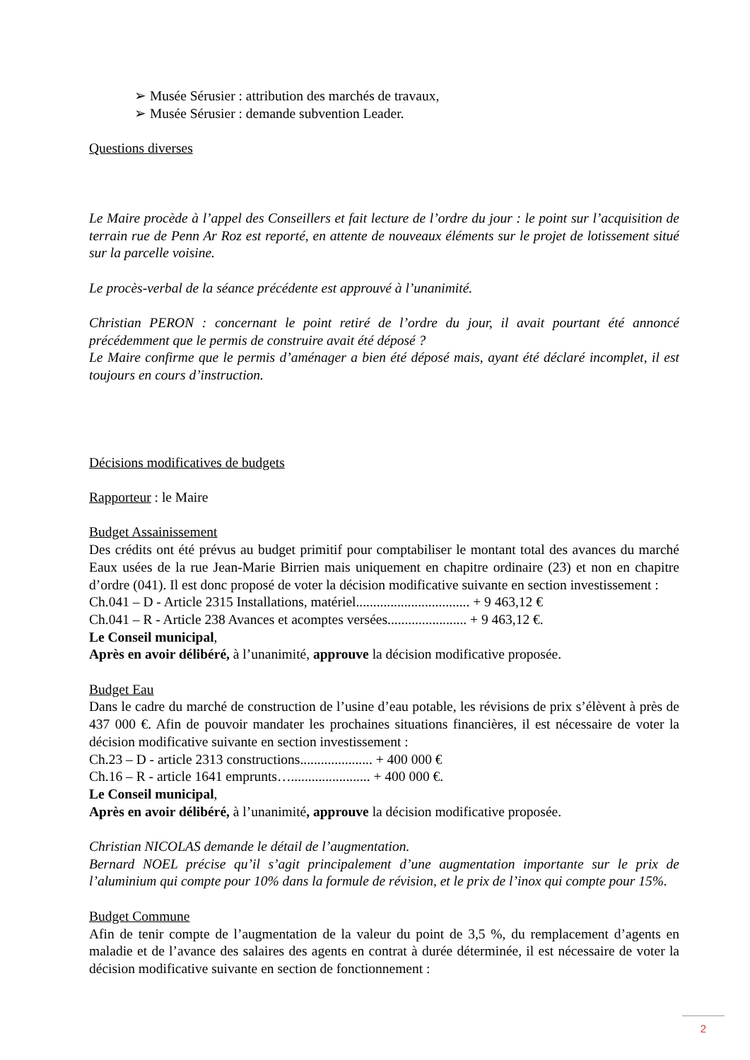➢ Musée Sérusier : attribution des marchés de travaux,
➢ Musée Sérusier : demande subvention Leader.
Questions diverses
Le Maire procède à l’appel des Conseillers et fait lecture de l’ordre du jour : le point sur l’acquisition de terrain rue de Penn Ar Roz est reporté, en attente de nouveaux éléments sur le projet de lotissement situé sur la parcelle voisine.
Le procès-verbal de la séance précédente est approuvé à l’unanimité.
Christian PERON : concernant le point retiré de l’ordre du jour, il avait pourtant été annoncé précédemment que le permis de construire avait été déposé ?
Le Maire confirme que le permis d’aménager a bien été déposé mais, ayant été déclaré incomplet, il est toujours en cours d’instruction.
Décisions modificatives de budgets
Rapporteur : le Maire
Budget Assainissement
Des crédits ont été prévus au budget primitif pour comptabiliser le montant total des avances du marché Eaux usées de la rue Jean-Marie Birrien mais uniquement en chapitre ordinaire (23) et non en chapitre d’ordre (041). Il est donc proposé de voter la décision modificative suivante en section investissement :
Ch.041 – D - Article 2315 Installations, matériel................................. + 9 463,12 €
Ch.041 – R - Article 238 Avances et acomptes versées....................... + 9 463,12 €.
Le Conseil municipal,
Après en avoir délibéré, à l’unanimité, approuve la décision modificative proposée.
Budget Eau
Dans le cadre du marché de construction de l’usine d’eau potable, les révisions de prix s’élèvent à près de 437 000 €. Afin de pouvoir mandater les prochaines situations financières, il est nécessaire de voter la décision modificative suivante en section investissement :
Ch.23 – D - article 2313 constructions..................... + 400 000 €
Ch.16 – R - article 1641 emprunts…....................... + 400 000 €.
Le Conseil municipal,
Après en avoir délibéré, à l’unanimité, approuve la décision modificative proposée.
Christian NICOLAS demande le détail de l’augmentation.
Bernard NOEL précise qu’il s’agit principalement d’une augmentation importante sur le prix de l’aluminium qui compte pour 10% dans la formule de révision, et le prix de l’inox qui compte pour 15%.
Budget Commune
Afin de tenir compte de l’augmentation de la valeur du point de 3,5 %, du remplacement d’agents en maladie et de l’avance des salaires des agents en contrat à durée déterminée, il est nécessaire de voter la décision modificative suivante en section de fonctionnement :
2